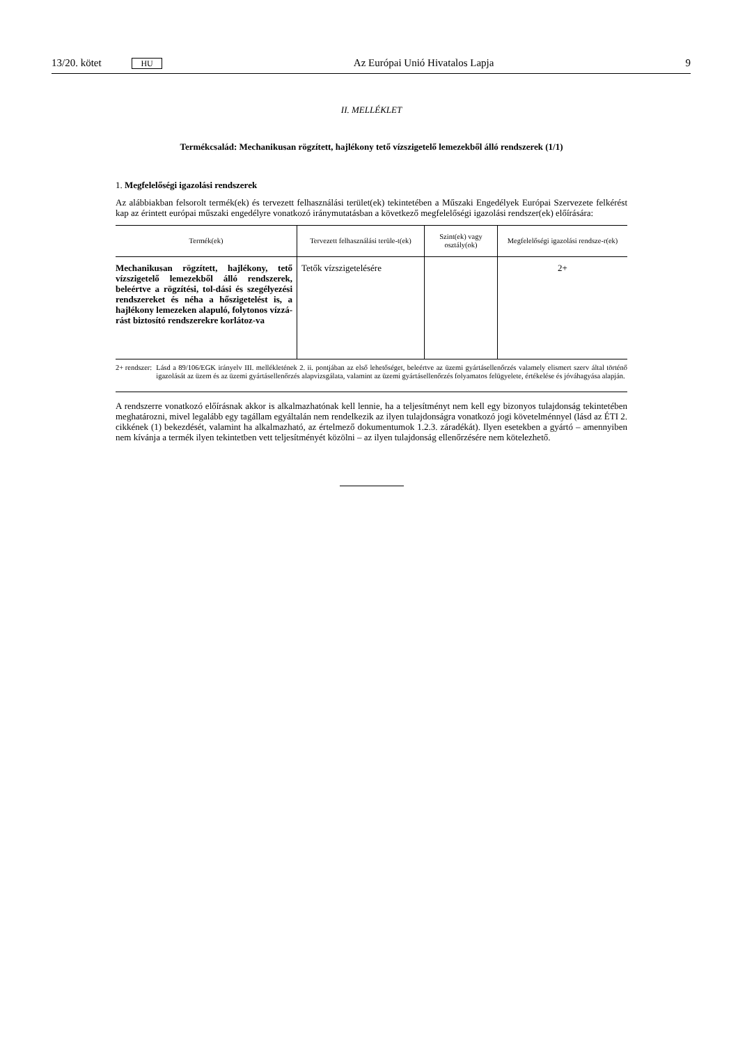13/20. kötet HU Az Európai Unió Hivatalos Lapja 9
II. MELLÉKLET
Termékcsalád: Mechanikusan rögzített, hajlékony tető vízszigetelő lemezekből álló rendszerek (1/1)
1. Megfelelőségi igazolási rendszerek
Az alábbiakban felsorolt termék(ek) és tervezett felhasználási terület(ek) tekintetében a Műszaki Engedélyek Európai Szervezete felkérést kap az érintett európai műszaki engedélyre vonatkozó iránymutatásban a következő megfelelőségi igazolási rendszer(ek) előírására:
| Termék(ek) | Tervezett felhasználási terüle-t(ek) | Szint(ek) vagy osztály(ok) | Megfelelőségi igazolási rendsze-r(ek) |
| --- | --- | --- | --- |
| Mechanikusan rögzített, hajlékony, tető vízszigetelő lemezekből álló rendszerek, beleértve a rögzítési, tol-dási és szegélyezési rendszereket és néha a hőszigetelést is, a hajlékony lemezeken alapuló, folytonos vízzá-rást biztosító rendszerekre korlátoz-va | Tetők vízszigetelésére | | 2+ |
2+ rendszer: Lásd a 89/106/EGK irányelv III. mellékletének 2. ii. pontjában az első lehetőséget, beleértve az üzemi gyártásellenőrzés valamely elismert szerv által történő igazolását az üzem és az üzemi gyártásellenőrzés alapvizsgálata, valamint az üzemi gyártásellenőrzés folyamatos felügyelete, értékelése és jóváhagyása alapján.
A rendszerre vonatkozó előírásnak akkor is alkalmazhatónak kell lennie, ha a teljesítményt nem kell egy bizonyos tulajdonság tekintetében meghatározni, mivel legalább egy tagállam egyáltalán nem rendelkezik az ilyen tulajdonságra vonatkozó jogi követelménnyel (lásd az ÉTI 2. cikkének (1) bekezdését, valamint ha alkalmazható, az értelmező dokumentumok 1.2.3. záradékát). Ilyen esetekben a gyártó – amennyiben nem kívánja a termék ilyen tekintetben vett teljesítményét közölni – az ilyen tulajdonság ellenőrzésére nem kötelezhető.